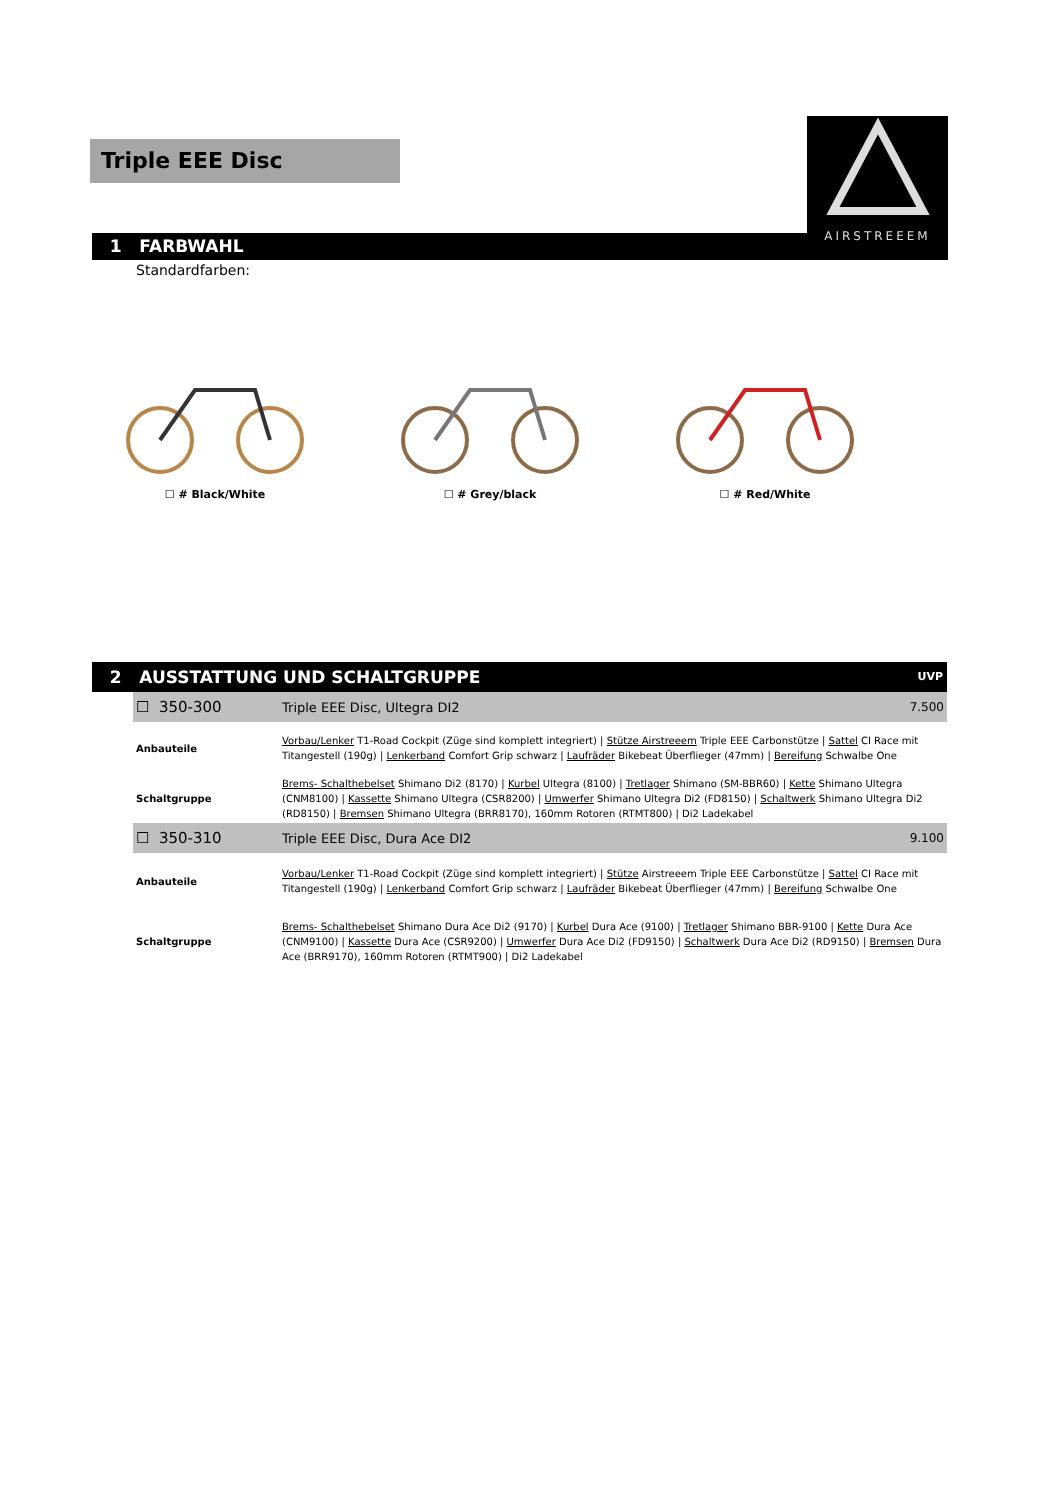Triple EEE Disc
AIRSTREEEM
1 FARBWAHL
Standardfarben:
☐ # Black/White ☐ # Grey/black ☐ # Red/White
2 AUSSTATTUNG UND SCHALTGRUPPE UVP
| ☐ 350-300 | Triple EEE Disc, Ultegra DI2 | 7.500 |
| Anbauteile | Vorbau/Lenker T1-Road Cockpit (Züge sind komplett integriert) / Stütze Airstreeem Triple EEE Carbonstütze / Sattel CI Race mit Titangestell (190g) / Lenkerband Comfort Grip schwarz / Laufräder Bikebeat Überflieger (47mm) / Bereifung Schwalbe One | |
| Schaltgruppe | Brems- Schalthebelset Shimano Di2 (8170) / Kurbel Ultegra (8100) / Tretlager Shimano (SM-BBR60) / Kette Shimano Ultegra (CNM8100) / Kassette Shimano Ultegra (CSR8200) / Umwerfer Shimano Ultegra Di2 (FD8150) / Schaltwerk Shimano Ultegra Di2 (RD8150) / Bremsen Shimano Ultegra (BRR8170), 160mm Rotoren (RTMT800) / Di2 Ladekabel | |
| ☐ 350-310 | Triple EEE Disc, Dura Ace DI2 | 9.100 |
| Anbauteile | Vorbau/Lenker T1-Road Cockpit (Züge sind komplett integriert) / Stütze Airstreeem Triple EEE Carbonstütze / Sattel CI Race mit Titangestell (190g) / Lenkerband Comfort Grip schwarz / Laufräder Bikebeat Überflieger (47mm) / Bereifung Schwalbe One | |
| Schaltgruppe | Brems- Schalthebelset Shimano Dura Ace Di2 (9170) / Kurbel Dura Ace (9100) / Tretlager Shimano BBR-9100 / Kette Dura Ace (CNM9100) / Kassette Dura Ace (CSR9200) / Umwerfer Dura Ace Di2 (FD9150) / Schaltwerk Dura Ace Di2 (RD9150) / Bremsen Dura Ace (BRR9170), 160mm Rotoren (RTMT900) / Di2 Ladekabel | |